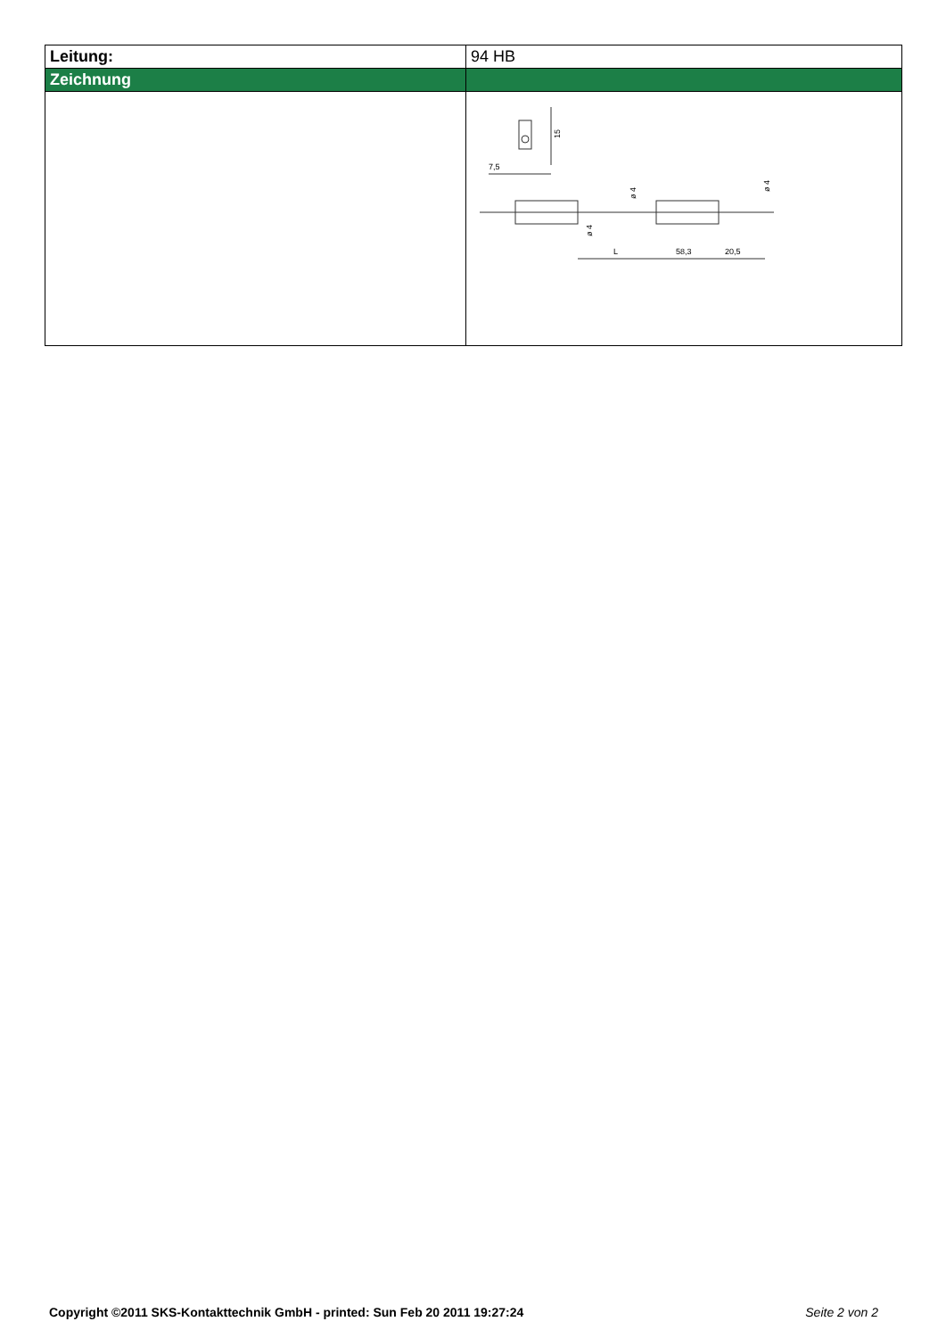| Leitung: | 94 HB |
| Zeichnung | |
| | 15 7,5 ø 4 ø 4 ø 4 L 58,3 20,5 |
Copyright ©2011 SKS-Kontakttechnik GmbH - printed: Sun Feb 20 2011 19:27:24 Seite 2 von 2